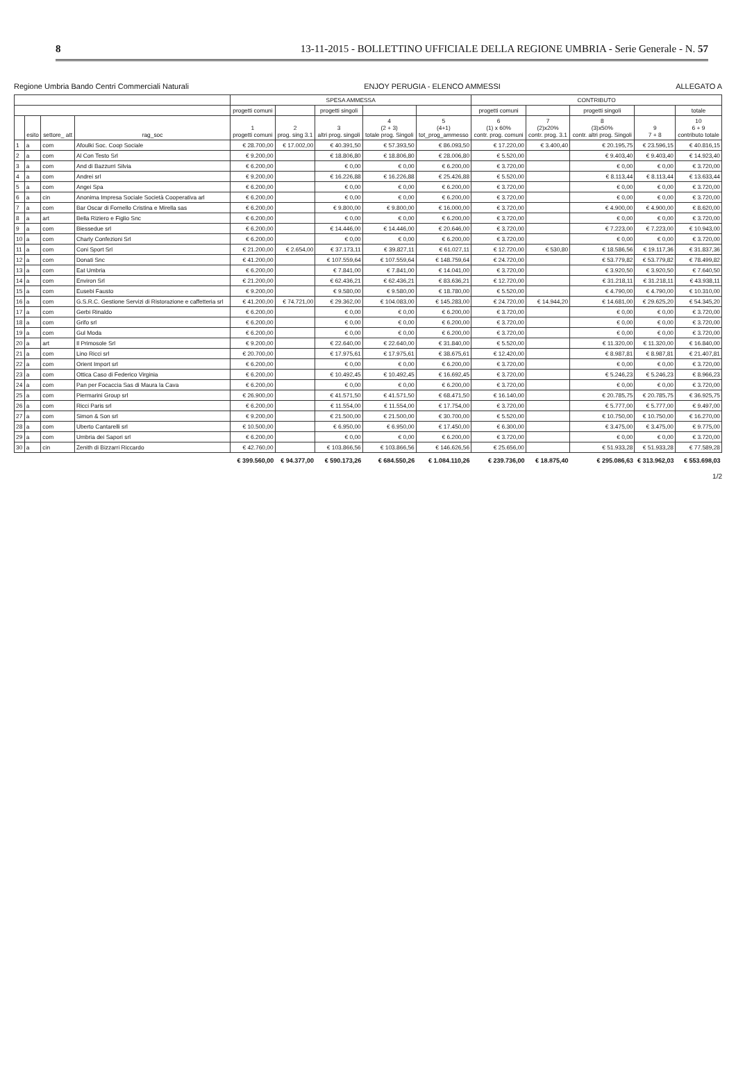8 13-11-2015 - BOLLETTINO UFFICIALE DELLA REGIONE UMBRIA - Serie Generale - N. 57
Regione Umbria Bando Centri Commerciali Naturali ENJOY PERUGIA - ELENCO AMMESSI ALLEGATO A
| | | | | SPESA AMMESSA | | | | | CONTRIBUTO | | | | |
| --- | --- | --- | --- | --- | --- | --- | --- | --- | --- | --- | --- | --- | --- |
| | | | | progetti comuni | | progetti singoli | | | progetti comuni | | progetti singoli | | totale |
| | esito | settore_ att | rag_soc | 1 progetti comuni | 2 prog. sing 3.1 | 3 altri prog. singoli | 4 (2 + 3) totale prog. Singoli | 5 (4+1) tot_prog_ammesso | 6 (1) x 60% contr. prog. comuni | 7 (2)x20% contr. prog. 3.1 | 8 (3)x50% contr. altri prog. Singoli | 9 7 + 8 | 10 6 + 9 contributo totale |
| 1 | a | com | Afoulki Soc. Coop Sociale | € 28.700,00 | € 17.002,00 | € 40.391,50 | € 57.393,50 | € 86.093,50 | € 17.220,00 | € 3.400,40 | € 20.195,75 | € 23.596,15 | € 40.816,15 |
| 2 | a | com | Al Con Testo Srl | € 9.200,00 | | € 18.806,80 | € 18.806,80 | € 28.006,80 | € 5.520,00 | | € 9.403,40 | € 9.403,40 | € 14.923,40 |
| 3 | a | com | And di Bazzurri Silvia | € 6.200,00 | | € 0,00 | € 0,00 | € 6.200,00 | € 3.720,00 | | € 0,00 | € 0,00 | € 3.720,00 |
| 4 | a | com | Andrei srl | € 9.200,00 | | € 16.226,88 | € 16.226,88 | € 25.426,88 | € 5.520,00 | | € 8.113,44 | € 8.113,44 | € 13.633,44 |
| 5 | a | com | Angei Spa | € 6.200,00 | | € 0,00 | € 0,00 | € 6.200,00 | € 3.720,00 | | € 0,00 | € 0,00 | € 3.720,00 |
| 6 | a | cin | Anonima Impresa Sociale Società Cooperativa arl | € 6.200,00 | | € 0,00 | € 0,00 | € 6.200,00 | € 3.720,00 | | € 0,00 | € 0,00 | € 3.720,00 |
| 7 | a | com | Bar Oscar di Fornello Cristina e Mirella sas | € 6.200,00 | | € 9.800,00 | € 9.800,00 | € 16.000,00 | € 3.720,00 | | € 4.900,00 | € 4.900,00 | € 8.620,00 |
| 8 | a | art | Bella Riziero e Figlio Snc | € 6.200,00 | | € 0,00 | € 0,00 | € 6.200,00 | € 3.720,00 | | € 0,00 | € 0,00 | € 3.720,00 |
| 9 | a | com | Biessedue srl | € 6.200,00 | | € 14.446,00 | € 14.446,00 | € 20.646,00 | € 3.720,00 | | € 7.223,00 | € 7.223,00 | € 10.943,00 |
| 10 | a | com | Charly Confezioni Srl | € 6.200,00 | | € 0,00 | € 0,00 | € 6.200,00 | € 3.720,00 | | € 0,00 | € 0,00 | € 3.720,00 |
| 11 | a | com | Coni Sport Srl | € 21.200,00 | € 2.654,00 | € 37.173,11 | € 39.827,11 | € 61.027,11 | € 12.720,00 | € 530,80 | € 18.586,56 | € 19.117,36 | € 31.837,36 |
| 12 | a | com | Donati Snc | € 41.200,00 | | € 107.559,64 | € 107.559,64 | € 148.759,64 | € 24.720,00 | | € 53.779,82 | € 53.779,82 | € 78.499,82 |
| 13 | a | com | Eat Umbria | € 6.200,00 | | € 7.841,00 | € 7.841,00 | € 14.041,00 | € 3.720,00 | | € 3.920,50 | € 3.920,50 | € 7.640,50 |
| 14 | a | com | Environ Srl | € 21.200,00 | | € 62.436,21 | € 62.436,21 | € 83.636,21 | € 12.720,00 | | € 31.218,11 | € 31.218,11 | € 43.938,11 |
| 15 | a | com | Eusebi Fausto | € 9.200,00 | | € 9.580,00 | € 9.580,00 | € 18.780,00 | € 5.520,00 | | € 4.790,00 | € 4.790,00 | € 10.310,00 |
| 16 | a | com | G.S.R.C. Gestione Servizi di Ristorazione e caffetteria srl | € 41.200,00 | € 74.721,00 | € 29.362,00 | € 104.083,00 | € 145.283,00 | € 24.720,00 | € 14.944,20 | € 14.681,00 | € 29.625,20 | € 54.345,20 |
| 17 | a | com | Gerbi Rinaldo | € 6.200,00 | | € 0,00 | € 0,00 | € 6.200,00 | € 3.720,00 | | € 0,00 | € 0,00 | € 3.720,00 |
| 18 | a | com | Grifo srl | € 6.200,00 | | € 0,00 | € 0,00 | € 6.200,00 | € 3.720,00 | | € 0,00 | € 0,00 | € 3.720,00 |
| 19 | a | com | Gul Moda | € 6.200,00 | | € 0,00 | € 0,00 | € 6.200,00 | € 3.720,00 | | € 0,00 | € 0,00 | € 3.720,00 |
| 20 | a | art | Il Primosole Srl | € 9.200,00 | | € 22.640,00 | € 22.640,00 | € 31.840,00 | € 5.520,00 | | € 11.320,00 | € 11.320,00 | € 16.840,00 |
| 21 | a | com | Lino Ricci srl | € 20.700,00 | | € 17.975,61 | € 17.975,61 | € 38.675,61 | € 12.420,00 | | € 8.987,81 | € 8.987,81 | € 21.407,81 |
| 22 | a | com | Orient Import srl | € 6.200,00 | | € 0,00 | € 0,00 | € 6.200,00 | € 3.720,00 | | € 0,00 | € 0,00 | € 3.720,00 |
| 23 | a | com | Ottica Caso di Federico Virginia | € 6.200,00 | | € 10.492,45 | € 10.492,45 | € 16.692,45 | € 3.720,00 | | € 5.246,23 | € 5.246,23 | € 8.966,23 |
| 24 | a | com | Pan per Focaccia Sas di Maura la Cava | € 6.200,00 | | € 0,00 | € 0,00 | € 6.200,00 | € 3.720,00 | | € 0,00 | € 0,00 | € 3.720,00 |
| 25 | a | com | Piermarini Group srl | € 26.900,00 | | € 41.571,50 | € 41.571,50 | € 68.471,50 | € 16.140,00 | | € 20.785,75 | € 20.785,75 | € 36.925,75 |
| 26 | a | com | Ricci Paris srl | € 6.200,00 | | € 11.554,00 | € 11.554,00 | € 17.754,00 | € 3.720,00 | | € 5.777,00 | € 5.777,00 | € 9.497,00 |
| 27 | a | com | Simon & Son srl | € 9.200,00 | | € 21.500,00 | € 21.500,00 | € 30.700,00 | € 5.520,00 | | € 10.750,00 | € 10.750,00 | € 16.270,00 |
| 28 | a | com | Uberto Cantarelli srl | € 10.500,00 | | € 6.950,00 | € 6.950,00 | € 17.450,00 | € 6.300,00 | | € 3.475,00 | € 3.475,00 | € 9.775,00 |
| 29 | a | com | Umbria dei Sapori srl | € 6.200,00 | | € 0,00 | € 0,00 | € 6.200,00 | € 3.720,00 | | € 0,00 | € 0,00 | € 3.720,00 |
| 30 | a | cin | Zenith di Bizzarri Riccardo | € 42.760,00 | | € 103.866,56 | € 103.866,56 | € 146.626,56 | € 25.656,00 | | € 51.933,28 | € 51.933,28 | € 77.589,28 |
| | | | | € 399.560,00 | € 94.377,00 | € 590.173,26 | € 684.550,26 | € 1.084.110,26 | € 239.736,00 | € 18.875,40 | € 295.086,63 | € 313.962,03 | € 553.698,03 |
1/2